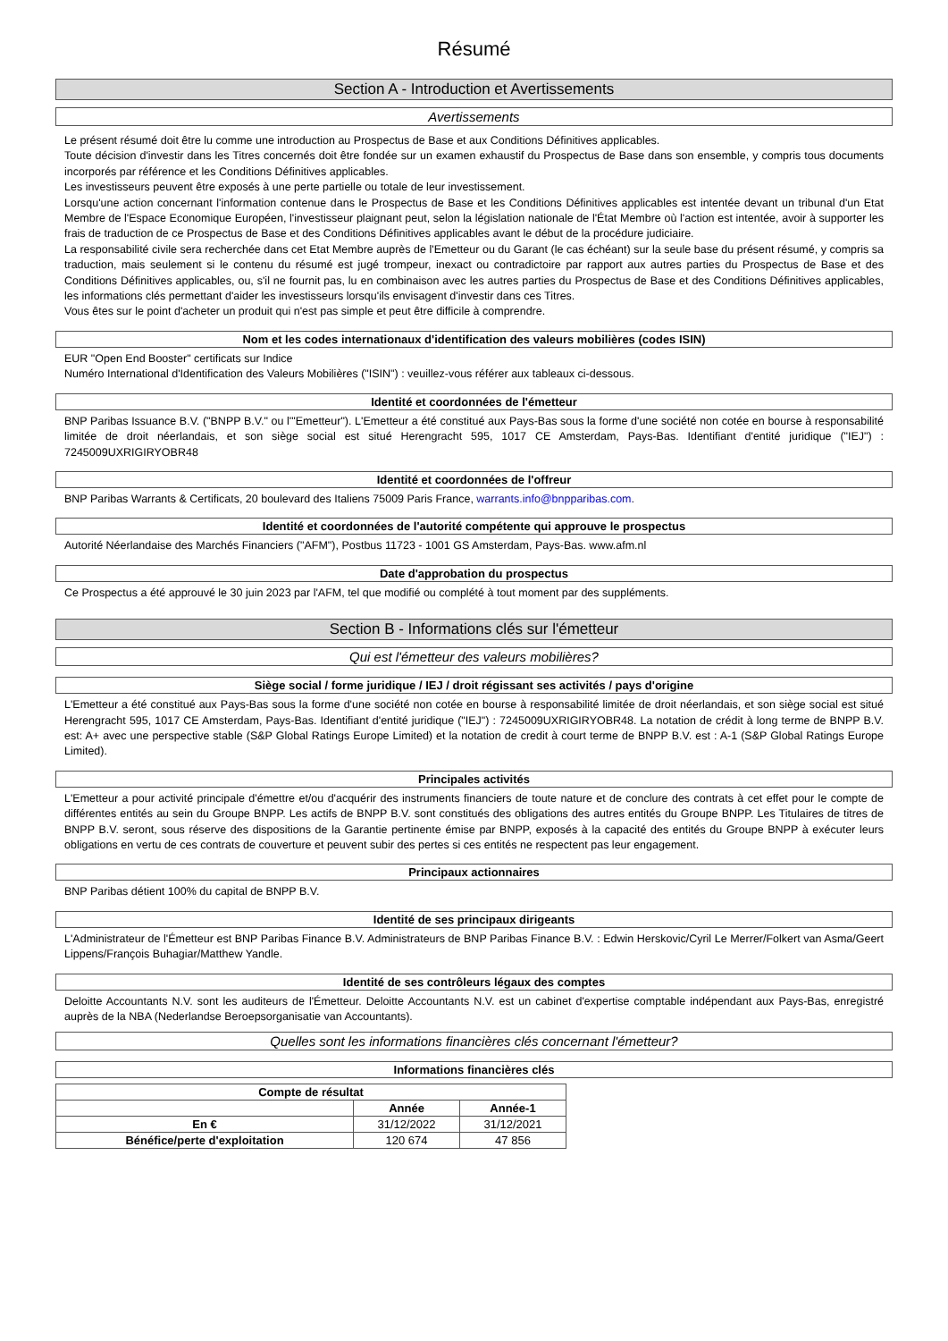Résumé
Section A - Introduction et Avertissements
Avertissements
Le présent résumé doit être lu comme une introduction au Prospectus de Base et aux Conditions Définitives applicables.
Toute décision d'investir dans les Titres concernés doit être fondée sur un examen exhaustif du Prospectus de Base dans son ensemble, y compris tous documents incorporés par référence et les Conditions Définitives applicables.
Les investisseurs peuvent être exposés à une perte partielle ou totale de leur investissement.
Lorsqu'une action concernant l'information contenue dans le Prospectus de Base et les Conditions Définitives applicables est intentée devant un tribunal d'un Etat Membre de l'Espace Economique Européen, l'investisseur plaignant peut, selon la législation nationale de l'État Membre où l'action est intentée, avoir à supporter les frais de traduction de ce Prospectus de Base et des Conditions Définitives applicables avant le début de la procédure judiciaire.
La responsabilité civile sera recherchée dans cet Etat Membre auprès de l'Emetteur ou du Garant (le cas échéant) sur la seule base du présent résumé, y compris sa traduction, mais seulement si le contenu du résumé est jugé trompeur, inexact ou contradictoire par rapport aux autres parties du Prospectus de Base et des Conditions Définitives applicables, ou, s'il ne fournit pas, lu en combinaison avec les autres parties du Prospectus de Base et des Conditions Définitives applicables, les informations clés permettant d'aider les investisseurs lorsqu'ils envisagent d'investir dans ces Titres.
Vous êtes sur le point d'acheter un produit qui n'est pas simple et peut être difficile à comprendre.
Nom et les codes internationaux d'identification des valeurs mobilières (codes ISIN)
EUR "Open End Booster" certificats sur Indice
Numéro International d'Identification des Valeurs Mobilières ("ISIN") : veuillez-vous référer aux tableaux ci-dessous.
Identité et coordonnées de l'émetteur
BNP Paribas Issuance B.V. ("BNPP B.V." ou l'"Emetteur"). L'Emetteur a été constitué aux Pays-Bas sous la forme d'une société non cotée en bourse à responsabilité limitée de droit néerlandais, et son siège social est situé Herengracht 595, 1017 CE Amsterdam, Pays-Bas. Identifiant d'entité juridique ("IEJ") : 7245009UXRIGIRYOBR48
Identité et coordonnées de l'offreur
BNP Paribas Warrants & Certificats, 20 boulevard des Italiens 75009 Paris France, warrants.info@bnpparibas.com.
Identité et coordonnées de l'autorité compétente qui approuve le prospectus
Autorité Néerlandaise des Marchés Financiers ("AFM"), Postbus 11723 - 1001 GS Amsterdam, Pays-Bas. www.afm.nl
Date d'approbation du prospectus
Ce Prospectus a été approuvé le 30 juin 2023 par l'AFM, tel que modifié ou complété à tout moment par des suppléments.
Section B - Informations clés sur l'émetteur
Qui est l'émetteur des valeurs mobilières?
Siège social / forme juridique / IEJ / droit régissant ses activités / pays d'origine
L'Emetteur a été constitué aux Pays-Bas sous la forme d'une société non cotée en bourse à responsabilité limitée de droit néerlandais, et son siège social est situé Herengracht 595, 1017 CE Amsterdam, Pays-Bas. Identifiant d'entité juridique ("IEJ") : 7245009UXRIGIRYOBR48. La notation de crédit à long terme de BNPP B.V. est: A+ avec une perspective stable (S&P Global Ratings Europe Limited) et la notation de credit à court terme de BNPP B.V. est : A-1 (S&P Global Ratings Europe Limited).
Principales activités
L'Emetteur a pour activité principale d'émettre et/ou d'acquérir des instruments financiers de toute nature et de conclure des contrats à cet effet pour le compte de différentes entités au sein du Groupe BNPP. Les actifs de BNPP B.V. sont constitués des obligations des autres entités du Groupe BNPP. Les Titulaires de titres de BNPP B.V. seront, sous réserve des dispositions de la Garantie pertinente émise par BNPP, exposés à la capacité des entités du Groupe BNPP à exécuter leurs obligations en vertu de ces contrats de couverture et peuvent subir des pertes si ces entités ne respectent pas leur engagement.
Principaux actionnaires
BNP Paribas détient 100% du capital de BNPP B.V.
Identité de ses principaux dirigeants
L'Administrateur de l'Émetteur est BNP Paribas Finance B.V. Administrateurs de BNP Paribas Finance B.V. : Edwin Herskovic/Cyril Le Merrer/Folkert van Asma/Geert Lippens/François Buhagiar/Matthew Yandle.
Identité de ses contrôleurs légaux des comptes
Deloitte Accountants N.V. sont les auditeurs de l'Émetteur. Deloitte Accountants N.V. est un cabinet d'expertise comptable indépendant aux Pays-Bas, enregistré auprès de la NBA (Nederlandse Beroepsorganisatie van Accountants).
Quelles sont les informations financières clés concernant l'émetteur?
Informations financières clés
| Compte de résultat | | |
| --- | --- | --- |
| | Année | Année-1 |
| En € | 31/12/2022 | 31/12/2021 |
| Bénéfice/perte d'exploitation | 120 674 | 47 856 |